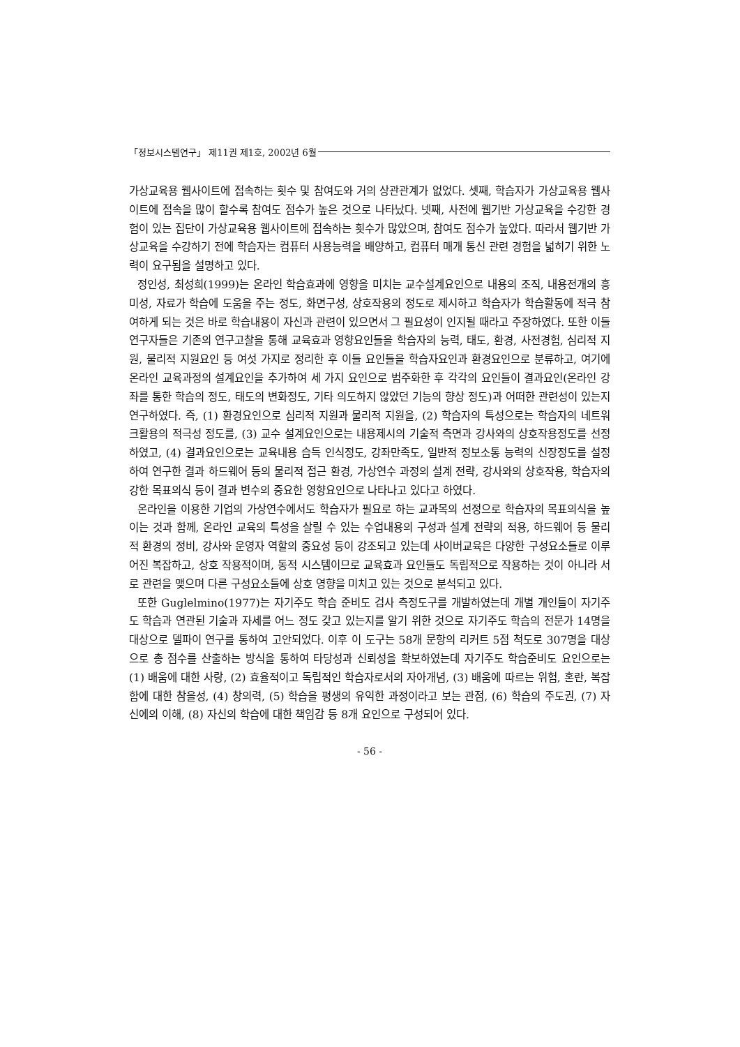「정보시스템연구」 제11권 제1호, 2002년 6월
가상교육용 웹사이트에 접속하는 횟수 및 참여도와 거의 상관관계가 없었다. 셋째, 학습자가 가상교육용 웹사이트에 접속을 많이 할수록 참여도 점수가 높은 것으로 나타났다. 넷째, 사전에 웹기반 가상교육을 수강한 경험이 있는 집단이 가상교육용 웹사이트에 접속하는 횟수가 많았으며, 참여도 점수가 높았다. 따라서 웹기반 가상교육을 수강하기 전에 학습자는 컴퓨터 사용능력을 배양하고, 컴퓨터 매개 통신 관련 경험을 넓히기 위한 노력이 요구됨을 설명하고 있다.
정인성, 최성희(1999)는 온라인 학습효과에 영향을 미치는 교수설계요인으로 내용의 조직, 내용전개의 흥미성, 자료가 학습에 도움을 주는 정도, 화면구성, 상호작용의 정도로 제시하고 학습자가 학습활동에 적극 참여하게 되는 것은 바로 학습내용이 자신과 관련이 있으면서 그 필요성이 인지될 때라고 주장하였다. 또한 이들 연구자들은 기존의 연구고찰을 통해 교육효과 영향요인들을 학습자의 능력, 태도, 환경, 사전경험, 심리적 지원, 물리적 지원요인 등 여섯 가지로 정리한 후 이들 요인들을 학습자요인과 환경요인으로 분류하고, 여기에 온라인 교육과정의 설계요인을 추가하여 세 가지 요인으로 범주화한 후 각각의 요인들이 결과요인(온라인 강좌를 통한 학습의 정도, 태도의 변화정도, 기타 의도하지 않았던 기능의 향상 정도)과 어떠한 관련성이 있는지 연구하였다. 즉, (1) 환경요인으로 심리적 지원과 물리적 지원을, (2) 학습자의 특성으로는 학습자의 네트워크활용의 적극성 정도를, (3) 교수 설계요인으로는 내용제시의 기술적 측면과 강사와의 상호작용정도를 선정하였고, (4) 결과요인으로는 교육내용 습득 인식정도, 강좌만족도, 일반적 정보소통 능력의 신장정도를 설정하여 연구한 결과 하드웨어 등의 물리적 접근 환경, 가상연수 과정의 설계 전략, 강사와의 상호작용, 학습자의 강한 목표의식 등이 결과 변수의 중요한 영향요인으로 나타나고 있다고 하였다.
온라인을 이용한 기업의 가상연수에서도 학습자가 필요로 하는 교과목의 선정으로 학습자의 목표의식을 높이는 것과 함께, 온라인 교육의 특성을 살릴 수 있는 수업내용의 구성과 설계 전략의 적용, 하드웨어 등 물리적 환경의 정비, 강사와 운영자 역할의 중요성 등이 강조되고 있는데 사이버교육은 다양한 구성요소들로 이루어진 복잡하고, 상호 작용적이며, 동적 시스템이므로 교육효과 요인들도 독립적으로 작용하는 것이 아니라 서로 관련을 맺으며 다른 구성요소들에 상호 영향을 미치고 있는 것으로 분석되고 있다.
또한 Guglelmino(1977)는 자기주도 학습 준비도 검사 측정도구를 개발하였는데 개별 개인들이 자기주도 학습과 연관된 기술과 자세를 어느 정도 갖고 있는지를 알기 위한 것으로 자기주도 학습의 전문가 14명을 대상으로 델파이 연구를 통하여 고안되었다. 이후 이 도구는 58개 문항의 리커트 5점 척도로 307명을 대상으로 총 점수를 산출하는 방식을 통하여 타당성과 신뢰성을 확보하였는데 자기주도 학습준비도 요인으로는 (1) 배움에 대한 사랑, (2) 효율적이고 독립적인 학습자로서의 자아개념, (3) 배움에 따르는 위험, 혼란, 복잡함에 대한 참을성, (4) 창의력, (5) 학습을 평생의 유익한 과정이라고 보는 관점, (6) 학습의 주도권, (7) 자신에의 이해, (8) 자신의 학습에 대한 책임감 등 8개 요인으로 구성되어 있다.
- 56 -